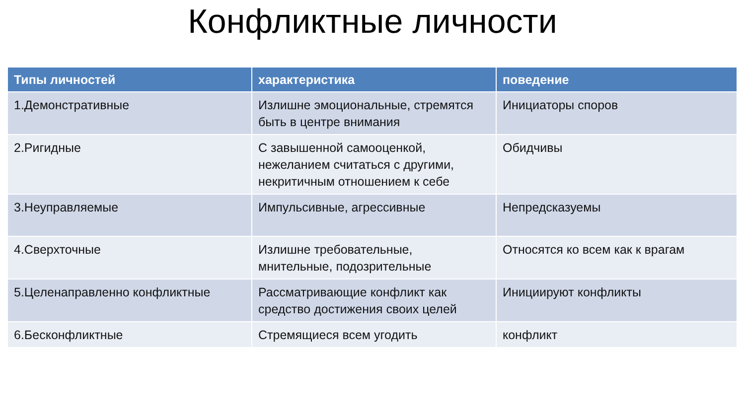Конфликтные личности
| Типы личностей | характеристика | поведение |
| --- | --- | --- |
| 1.Демонстративные | Излишне эмоциональные, стремятся быть в центре внимания | Инициаторы споров |
| 2.Ригидные | С завышенной самооценкой, нежеланием считаться с другими, некритичным отношением к себе | Обидчивы |
| 3.Неуправляемые | Импульсивные, агрессивные | Непредсказуемы |
| 4.Сверхточные | Излишне требовательные, мнительные, подозрительные | Относятся ко всем как к врагам |
| 5.Целенаправленно конфликтные | Рассматривающие конфликт как средство достижения своих целей | Инициируют конфликты |
| 6.Бесконфликтные | Стремящиеся всем угодить | конфликт |